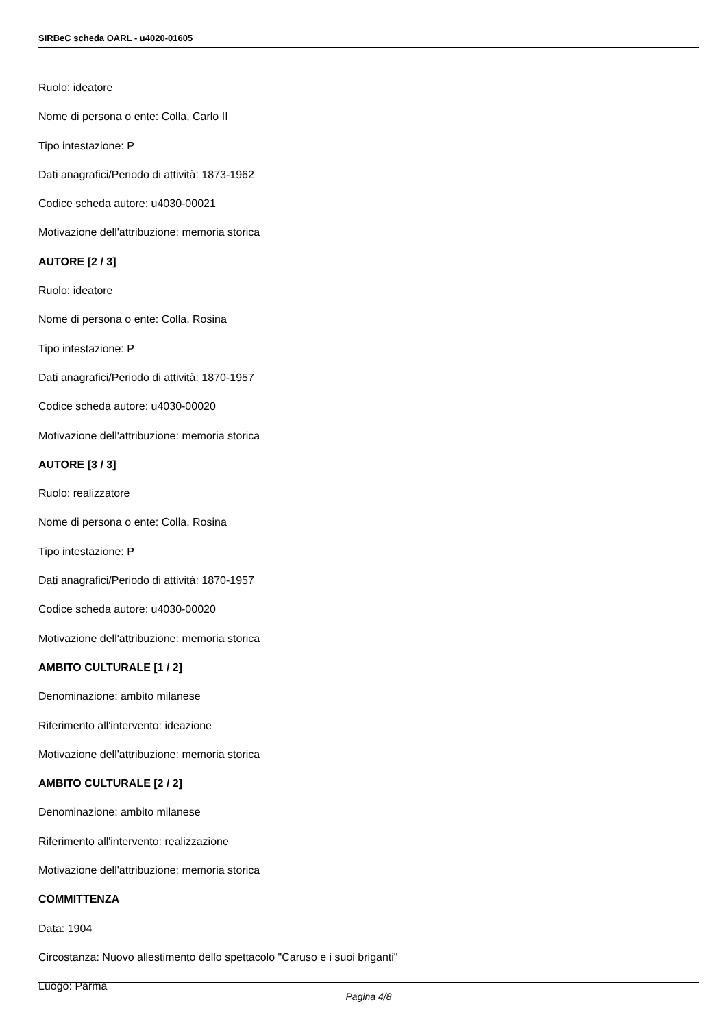SIRBeC scheda OARL - u4020-01605
Ruolo: ideatore
Nome di persona o ente: Colla, Carlo II
Tipo intestazione: P
Dati anagrafici/Periodo di attività: 1873-1962
Codice scheda autore: u4030-00021
Motivazione dell'attribuzione: memoria storica
AUTORE [2 / 3]
Ruolo: ideatore
Nome di persona o ente: Colla, Rosina
Tipo intestazione: P
Dati anagrafici/Periodo di attività: 1870-1957
Codice scheda autore: u4030-00020
Motivazione dell'attribuzione: memoria storica
AUTORE [3 / 3]
Ruolo: realizzatore
Nome di persona o ente: Colla, Rosina
Tipo intestazione: P
Dati anagrafici/Periodo di attività: 1870-1957
Codice scheda autore: u4030-00020
Motivazione dell'attribuzione: memoria storica
AMBITO CULTURALE [1 / 2]
Denominazione: ambito milanese
Riferimento all'intervento: ideazione
Motivazione dell'attribuzione: memoria storica
AMBITO CULTURALE [2 / 2]
Denominazione: ambito milanese
Riferimento all'intervento: realizzazione
Motivazione dell'attribuzione: memoria storica
COMMITTENZA
Data: 1904
Circostanza: Nuovo allestimento dello spettacolo "Caruso e i suoi briganti"
Luogo: Parma
Pagina 4/8